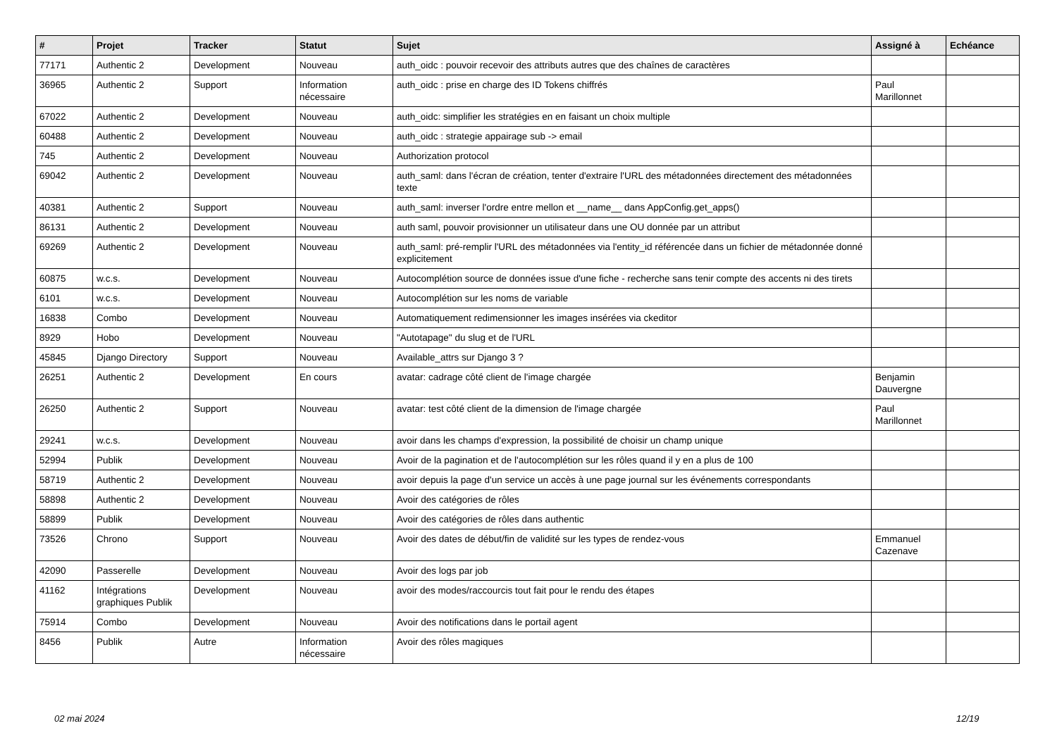| # | Projet | Tracker | Statut | Sujet | Assigné à | Echéance |
| --- | --- | --- | --- | --- | --- | --- |
| 77171 | Authentic 2 | Development | Nouveau | auth_oidc : pouvoir recevoir des attributs autres que des chaînes de caractères | | |
| 36965 | Authentic 2 | Support | Information nécessaire | auth_oidc : prise en charge des ID Tokens chiffrés | Paul Marillonnet | |
| 67022 | Authentic 2 | Development | Nouveau | auth_oidc: simplifier les stratégies en en faisant un choix multiple | | |
| 60488 | Authentic 2 | Development | Nouveau | auth_oidc : strategie appairage sub -> email | | |
| 745 | Authentic 2 | Development | Nouveau | Authorization protocol | | |
| 69042 | Authentic 2 | Development | Nouveau | auth_saml: dans l'écran de création, tenter d'extraire l'URL des métadonnées directement des métadonnées texte | | |
| 40381 | Authentic 2 | Support | Nouveau | auth_saml: inverser l'ordre entre mellon et __name__ dans AppConfig.get_apps() | | |
| 86131 | Authentic 2 | Development | Nouveau | auth saml, pouvoir provisionner un utilisateur dans une OU donnée par un attribut | | |
| 69269 | Authentic 2 | Development | Nouveau | auth_saml: pré-remplir l'URL des métadonnées via l'entity_id référencée dans un fichier de métadonnée donné explicitement | | |
| 60875 | w.c.s. | Development | Nouveau | Autocomplétion source de données issue d'une fiche - recherche sans tenir compte des accents ni des tirets | | |
| 6101 | w.c.s. | Development | Nouveau | Autocomplétion sur les noms de variable | | |
| 16838 | Combo | Development | Nouveau | Automatiquement redimensionner les images insérées via ckeditor | | |
| 8929 | Hobo | Development | Nouveau | "Autotapage" du slug et de l'URL | | |
| 45845 | Django Directory | Support | Nouveau | Available_attrs sur Django 3 ? | | |
| 26251 | Authentic 2 | Development | En cours | avatar: cadrage côté client de l'image chargée | Benjamin Dauvergne | |
| 26250 | Authentic 2 | Support | Nouveau | avatar: test côté client de la dimension de l'image chargée | Paul Marillonnet | |
| 29241 | w.c.s. | Development | Nouveau | avoir dans les champs d'expression, la possibilité de choisir un champ unique | | |
| 52994 | Publik | Development | Nouveau | Avoir de la pagination et de l'autocomplétion sur les rôles quand il y en a plus de 100 | | |
| 58719 | Authentic 2 | Development | Nouveau | avoir depuis la page d'un service un accès à une page journal sur les événements correspondants | | |
| 58898 | Authentic 2 | Development | Nouveau | Avoir des catégories de rôles | | |
| 58899 | Publik | Development | Nouveau | Avoir des catégories de rôles dans authentic | | |
| 73526 | Chrono | Support | Nouveau | Avoir des dates de début/fin de validité sur les types de rendez-vous | Emmanuel Cazenave | |
| 42090 | Passerelle | Development | Nouveau | Avoir des logs par job | | |
| 41162 | Intégrations graphiques Publik | Development | Nouveau | avoir des modes/raccourcis tout fait pour le rendu des étapes | | |
| 75914 | Combo | Development | Nouveau | Avoir des notifications dans le portail agent | | |
| 8456 | Publik | Autre | Information nécessaire | Avoir des rôles magiques | | |
02 mai 2024 12/19